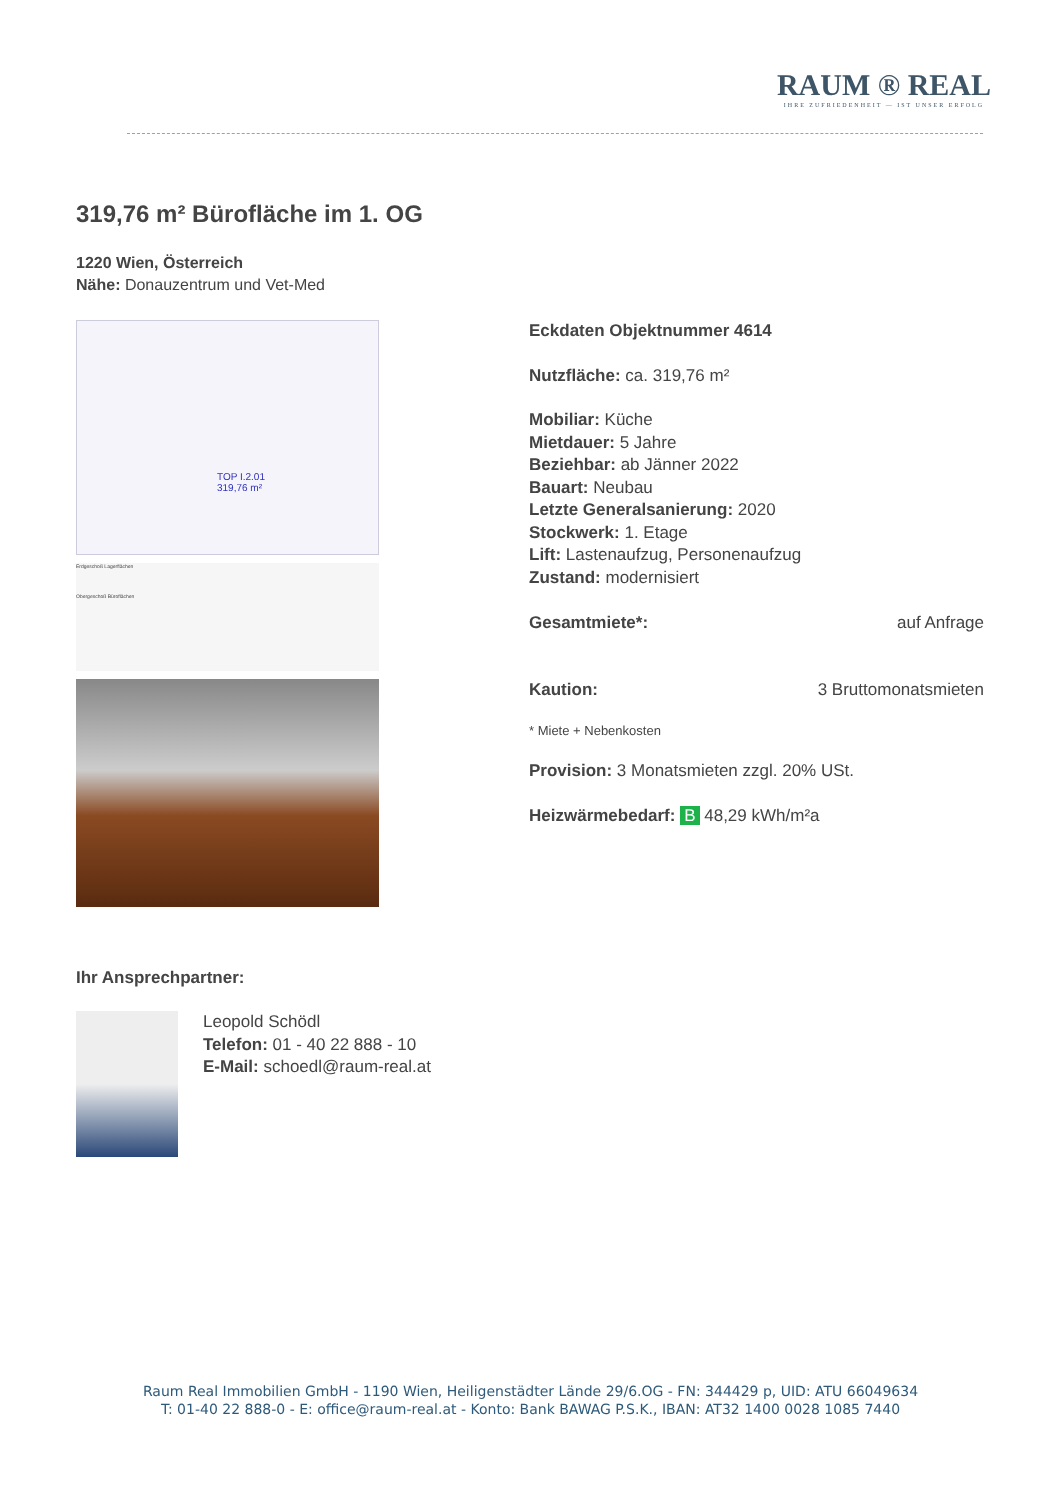RAUM ® REAL
IHRE ZUFRIEDENHEIT — IST UNSER ERFOLG
319,76 m² Bürofläche im 1. OG
1220 Wien, Österreich
Nähe: Donauzentrum und Vet-Med
TOP I.2.01
319,76 m²
Erdgeschoß Lagerflächen
Obergeschoß Büroflächen
Eckdaten Objektnummer 4614
Nutzfläche: ca. 319,76 m²
Mobiliar: Küche
Mietdauer: 5 Jahre
Beziehbar: ab Jänner 2022
Bauart: Neubau
Letzte Generalsanierung: 2020
Stockwerk: 1. Etage
Lift: Lastenaufzug, Personenaufzug
Zustand: modernisiert
Gesamtmiete*: auf Anfrage
Kaution: 3 Bruttomonatsmieten
* Miete + Nebenkosten
Provision: 3 Monatsmieten zzgl. 20% USt.
Heizwärmebedarf: B 48,29 kWh/m²a
Ihr Ansprechpartner:
Leopold Schödl
Telefon: 01 - 40 22 888 - 10
E-Mail: schoedl@raum-real.at
Raum Real Immobilien GmbH - 1190 Wien, Heiligenstädter Lände 29/6.OG - FN: 344429 p, UID: ATU 66049634
T: 01-40 22 888-0 - E: office@raum-real.at - Konto: Bank BAWAG P.S.K., IBAN: AT32 1400 0028 1085 7440